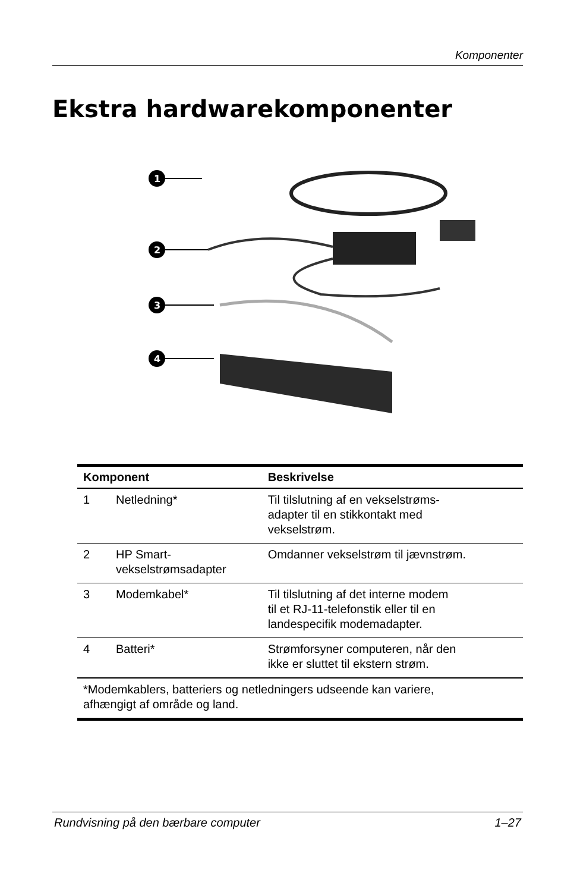Komponenter
Ekstra hardwarekomponenter
1
2
3
4
| Komponent | | Beskrivelse |
| --- | --- | --- |
| 1 | Netledning* | Til tilslutning af en vekselstrøms- adapter til en stikkontakt med vekselstrøm. |
| 2 | HP Smart- vekselstrømsadapter | Omdanner vekselstrøm til jævnstrøm. |
| 3 | Modemkabel* | Til tilslutning af det interne modem til et RJ-11-telefonstik eller til en landespecifik modemadapter. |
| 4 | Batteri* | Strømforsyner computeren, når den ikke er sluttet til ekstern strøm. |
| *Modemkablers, batteriers og netledningers udseende kan variere, afhængigt af område og land. | | |
Rundvisning på den bærbare computer 1–27